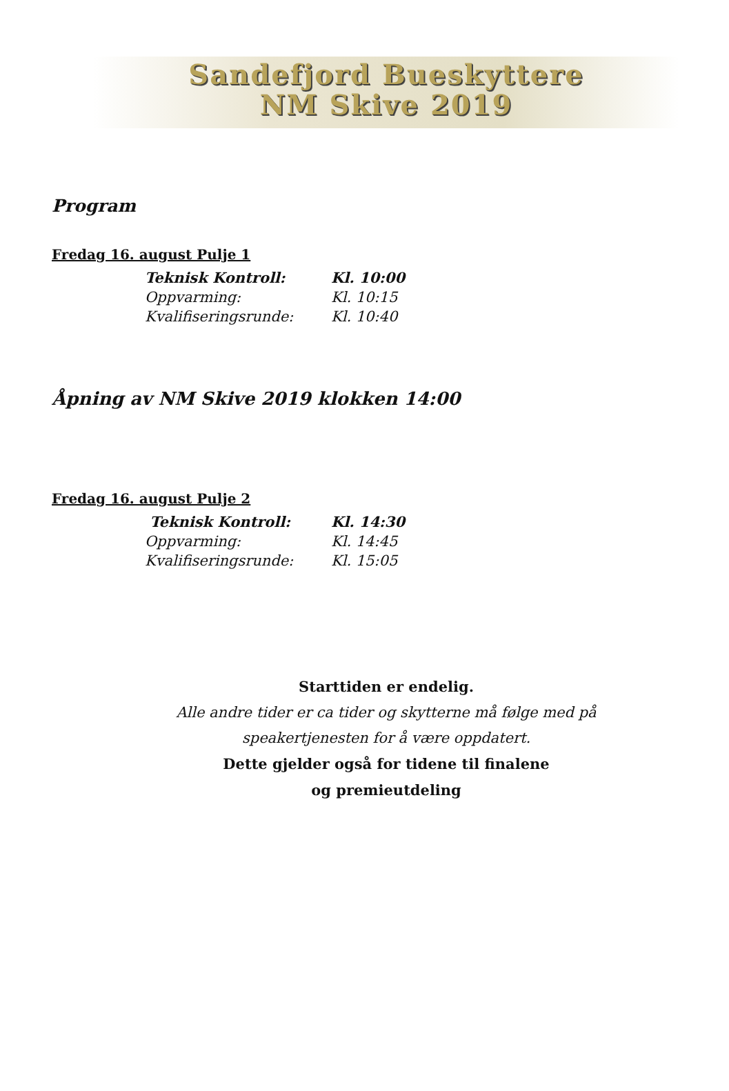Sandefjord Bueskyttere
NM Skive 2019
Program
Fredag 16. august Pulje 1
Teknisk Kontroll: Kl. 10:00
Oppvarming: Kl. 10:15
Kvalifiseringsrunde: Kl. 10:40
Åpning av NM Skive 2019 klokken 14:00
Fredag 16. august Pulje 2
Teknisk Kontroll: Kl. 14:30
Oppvarming: Kl. 14:45
Kvalifiseringsrunde: Kl. 15:05
Starttiden er endelig.
Alle andre tider er ca tider og skytterne må følge med på
speakertjenesten for å være oppdatert.
Dette gjelder også for tidene til finalene
og premieutdeling